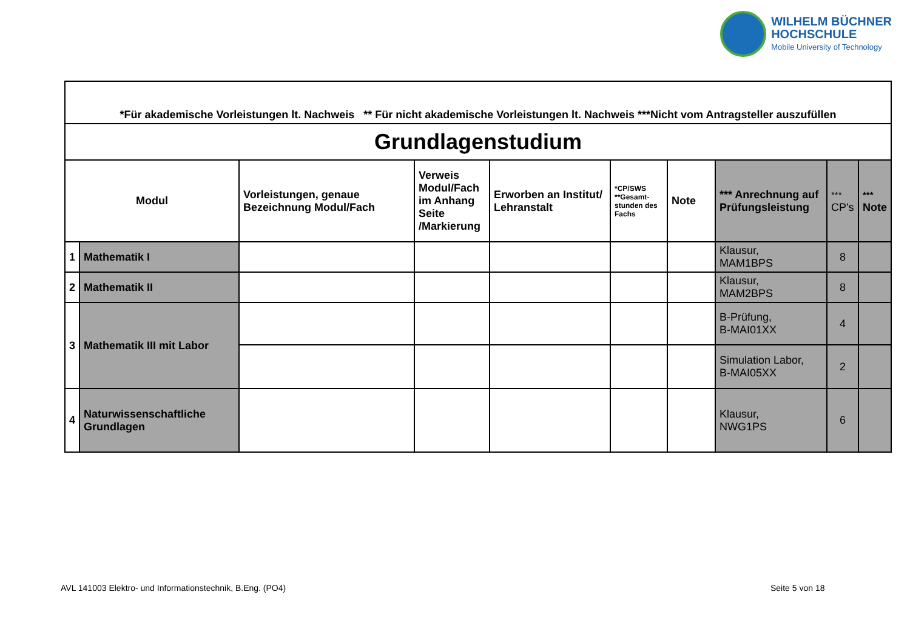WILHELM BÜCHNER
HOCHSCHULE
Mobile University of Technology
| *Für akademische Vorleistungen lt. Nachweis ** Für nicht akademische Vorleistungen lt. Nachweis ***Nicht vom Antragsteller auszufüllen | | | | | | | | | |
| Grundlagenstudium | | | | | | | | | |
| Modul | | Vorleistungen, genaue Bezeichnung Modul/Fach | Verweis Modul/Fach im Anhang Seite /Markierung | Erworben an Institut/ Lehranstalt | *CP/SWS **Gesamt- stunden des Fachs | Note | *** Anrechnung auf Prüfungsleistung | *** CP's | *** Note |
| 1 | Mathematik I | | | | | | Klausur, MAM1BPS | 8 | |
| 2 | Mathematik II | | | | | | Klausur, MAM2BPS | 8 | |
| 3 | Mathematik III mit Labor | | | | | | B-Prüfung, B-MAI01XX | 4 | |
| | | | | | | | Simulation Labor, B-MAI05XX | 2 | |
| 4 | Naturwissenschaftliche Grundlagen | | | | | | Klausur, NWG1PS | 6 | |
AVL 141003 Elektro- und Informationstechnik, B.Eng. (PO4)
Seite 5 von 18